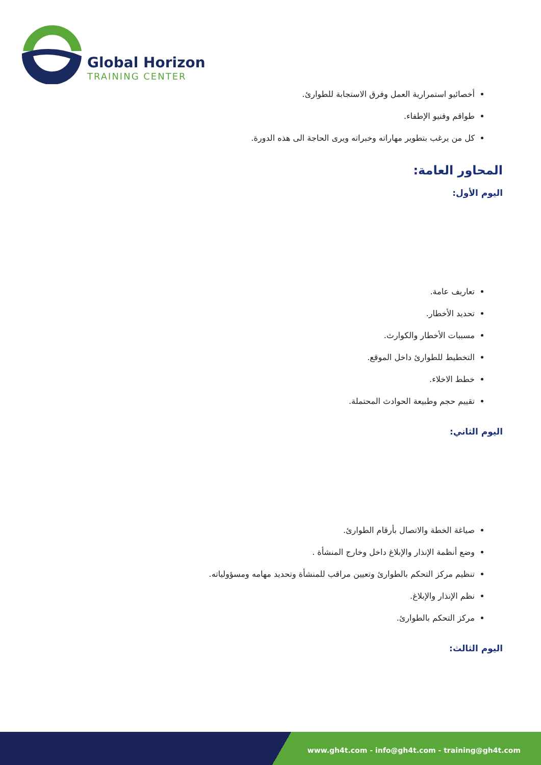Global Horizon
TRAINING CENTER
أخصائيو استمرارية العمل وفرق الاستجابة للطوارئ.
طواقم وفنيو الإطفاء.
كل من يرغب بتطوير مهاراته وخبراته ويرى الحاجة الى هذه الدورة.
المحاور العامة:
اليوم الأول:
تعاريف عامة.
تحديد الأخطار.
مسببات الأخطار والكوارث.
التخطيط للطوارئ داخل الموقع.
خطط الاخلاء.
تقييم حجم وطبيعة الحوادث المحتملة.
اليوم الثاني:
صياغة الخطة والاتصال بأرقام الطوارئ.
وضع أنظمة الإنذار والإبلاغ داخل وخارج المنشأة .
تنظيم مركز التحكم بالطوارئ وتعيين مراقب للمنشأة وتحديد مهامه ومسؤولياته.
نظم الإنذار والإبلاغ.
مركز التحكم بالطوارئ.
اليوم الثالث:
www.gh4t.com - info@gh4t.com - training@gh4t.com